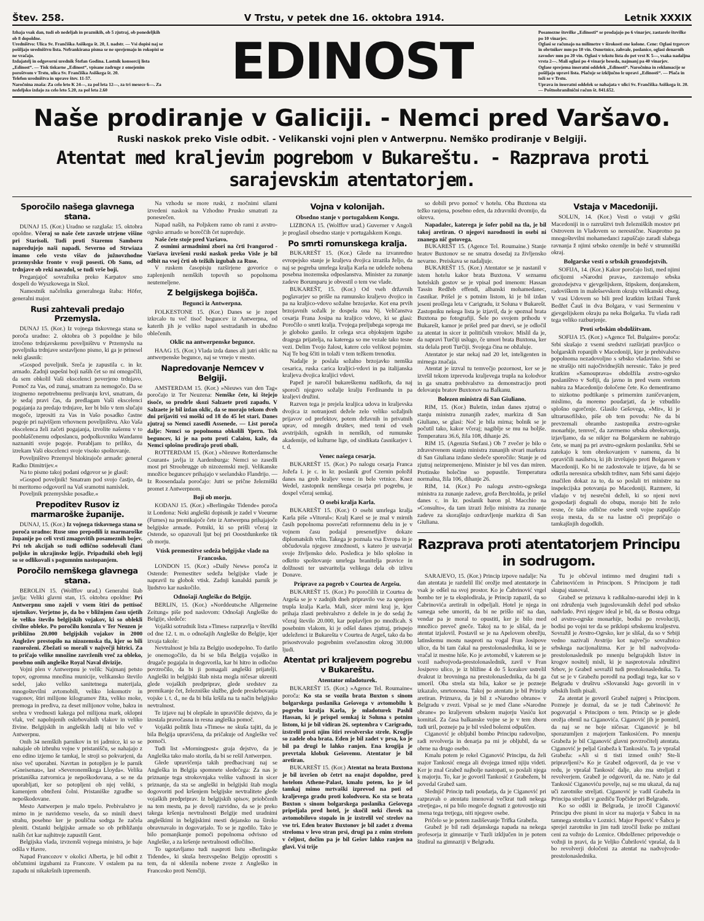Štev. 258. V Trstu, v petek dne 16. oktobra 1914. Letnik XXXIX
Izhaja vsak dan, tudi ob nedeljah in praznikih, ob 5 zjutraj, ob ponedeljkih ob 8 dopoldne.
Uredništvo: Ulica Sv. Frančiška Asiškega št. 20, I. nadstr. — Vsi dopisi naj se pošiljajo uredništvu lista. Nefrankirana pisma se ne sprejemajo in rokopisi se ne vračajo.
Izdajatelj in odgovorni urednik Štefan Godina. Lastnik konsorcij lista „Edinost“. — Tisk tiskarne „Edinost“, vpisane zadruge z omejenim poroštvom v Trstu, ulica Sv. Frančiška Asiškega št. 20.
Telefon uredništva in uprave štev. 11-57.
Naročnina znaša: Za celo leto K 24—, za pol leta 12—, za tri mesece 6—. Za nedeljsko izdajo za celo leto 5.20, za pol leta 2.60
EDINOST
Posamezne številke „Edinosti“ se prodajajo po 6 vinarjev, zastarele številke po 10 vinarjev.
Oglasi se računajo na milimetre v širokosti ene kolone. Cene: Oglasi trgovcev in obrtnikov mm po 10 vin. Osmrtnice, zahvale, poslanice, oglasi denarnih zavodov mm po 20 vin. Oglasi v tekstu lista do pet vrst K 5—, vsaka nadaljna vrsta 2—. Mali oglasi po 4 vinarje beseda, najmanj pa 40 vinarjev.
Oglase sprejema inseratni oddelek „Edinosti“. Naročnina in reklamacije se pošiljajo upravi lista. Plačuje se izključno le upravi „Edinosti“. — Plača in toži se v Trstu.
Uprava in inseratni oddelek se nahajata v ulici Sv. Frančiška Asiškega št. 20. — Poštnohranilnični račun št. 841.652.
Naše prodiranje v Galiciji. - Nemci pred Varšavo.
Ruski naskok preko Visle odbit. - Velikanski vojni plen v Antwerpnu. Nemško prodiranje v Belgiji.
Atentat med kraljevim pogrebom v Bukareštu. - Razprava proti sarajevskim atentatorjem.
Sporočilo našega glavnega stana.
DUNAJ 15. (Kor.) Uradno se razglaša: 15. oktobra opoldne. Včeraj so naše čete zavzele utrjene višine pri Starisoli. Tudi proti Staremu Samboru napredujejo naši napadi. Severno od Strwiaza imamo celo vrsto višav do južnovzhodne przemyslske fronte v svoji posesti. Ob Sanu, od trdnjave ob reki navzdol, se tudi vrše boji.
Preganjajoč sovražnika preko Karpatov smo dospeli do Wyszkowega in Skol.
Namestnik načelnika generalnega štaba: Höfer, generalni major.
Rusi zahtevali predajo Przemysla.
DUNAJ 15. (Kor.) Iz vojnega tiskovnega stana se poroča uradno: 2. oktobra ob 3 popoldne je bilo izročeno trdnjavskemu poveljništvu v Przemyslu na poveljnika trdnjave sestavljeno pismo, ki ga je prinesel neki glasnik:
»Gospod poveljnik. Sreča je zapustila c. in kr. armado. Zadnji uspešni boji naših čet so mi omogočili, da sem obkolil Vaši ekscelenci poverjeno trdnjavo. Pomoč za Vas, od zunaj, smatram za nemogočo. Da se izognemo nepotrebnemu prelivanju krvi, smatram, da je sedaj pravi čas, da predlagam Vaši ekscelenci pogajanja za predajo trdnjave, ker bi bilo v tem slučaju mogoče, izprositi za Vas in Vašo posadko častne pogoje pri najvišjem vrhovnem poveljništvu. Ako Vaša ekscelenca želi začeti pogajanja, izvolite našemu v to pooblaščenemu odposlancu, podpolkovniku Wandamu naznaniti svoje pogoje. Porabljam to priliko, da izrekam Vaši ekscelenci svoje visoko spoštovanje.
Poveljništvo Przemysl blokirajoče armade: general Radko Dimitrijev.«
Na to pismo takoj podani odgovor se je glasil:
»Gospod poveljnik! Smatram pod svojo častjo, da bi meritorno odgovoril na Vaš sramotni namislek.
Poveljnik przemyslske posadke.«
Prepoditev Rusov iz marmaroške županije.
DUNAJ, 15. (Kor.) Iz vojnega tiskovnega stana se poroča uradno: Ruse smo prepodili iz marmaroške županije po celi vrsti zmagovitih posameznih bojev. Pri teh akcijah so tudi odlično sodelovali člani poljske in ukrajinske legije. Pripadniki obeh legij so se odlikovali s pogumnim nastopanjem.
Poročilo nemškega glavnega stana.
BEROLIN 15. (Wolffov urad.) Generalni štab javlja: Veliki glavni stan, 15. oktobra opoldne: Pri Antwerpnu smo zajeli v vsem štiri do pettisoč ujetnikov. Verjetno je, da bo v bližnjem času ujetih še veliko število belgijskih vojakov, ki so oblekli civilne obleke. Po poročilu konzula v Ter Neuzen je približno 20.000 belgijskih vojakov in 2000 Angležev prestopilo na nizozemska tla, kjer so bili razoroženi. Zbežati so morali v največji hitrici. Za to pričajo velike množine zavrženih vreč za obleko, posebno onih angleške Royal Naval divizije.
Vojni plen v Antwerpnu je velik: Najmanj petsto topov, ogromna množina municije, velikansko število sedel, jako veliko sanitetnega materijala, mnogoštevilni avtomobili, veliko lokomotiv in vagonov, štiri milijone kilogramov žita, veliko moke, premoga in prediva, za deset milijonov volne, bakra in srebra v vrednosti kakega pol milijona mark, oklopni vlak, več napolnjenih oskrbovalnih vlakov in veliko živine. Belgijskih in angleških ladij ni bilo več v Antwerpnu.
Onih 34 nemških parnikov in tri jadrnice, ki so se nahajale ob izbruhu vojne v pristanišču, se nahajajo z eno edino izjemo še tamkaj, le stroji so pokvarjeni, da niso več uporabni. Navrtan in potopljen je le parnik »Gneisenau«, last »Severonemškega Lloyda«. Velika pristaniška zatvornica je nepoškodovana, a se ne da uporabljati, ker so potopljeni ob njej veliki, s kamenjem obteženi čolni. Pristaniške zgradbe so nepoškodovane.
Mesto Antwerpen je malo trpelo. Prebivalstvo je mirno in je navidezno veselo, da so minili dnevi strahu, posebno ker je poulična sodrga že začela pleniti. Ostanki belgijske armade so ob približanju naših čet kar najhitreje zapustili Gent.
Belgijska vlada, izvzemši vojnega ministra, je baje odšla v Havre.
Napad Francozov v okolici Alberta, je bil odbit z občutnimi izgubami za Francoze. V ostalem pa na zapadu ni nikakršnih izpremenib.
Na vzhodu se more ruski, z močnimi silami izvedeni naskok na Vzhodno Prusko smatrati za ponesrečen.
Napad naših, na Poljskem ramo ob rami z avstro-ogrsko armado se boreččih čet napreduje.
Naše čete stoje pred Varšavo.
Z osmimi armadnimi zbori na črti Ivangorod - Varšava izvršeni ruski naskok preko Visle je bil odbit na vsej črti ob težkih izgubah za Ruse.
V ruskem časopisju razširjene govorice o zaplenjenih nemških topovih so popolnoma neutemeljene.
Z belgijskega bojišča.
Begunci iz Antwerpna.
FOLKESTONE 15. (Kor.) Danes se je zopet izkrcalo tu več tisoč beguncev iz Antwerpna, od katerih jih je veliko napol sestradanih in ubožno oblečenih.
Oklic na antwerpenske begunce.
HAAG 15. (Kor.) Vlada izda danes ali jutri oklic na antwerpenske begunce, naj se vrnejo v mesto.
Napredovanje Nemcev v Belgiji.
AMSTERDAM 15. (Kor.) »Nieuws van den Tag« poročajo iz Ter Neuzena: Nemške čete, ki štejejo tisoče, so prodrle skozi Salzaete proti zapadu. V Salzaete je bil izdan oklic, da se morajo tekom dveh dni prijaviti vsi moški od 18 do 45 let stari. Danes zjutraj so Nemci zasedli Assenede. — List poroča dalje: Nemci so popolnoma obkolili Ypern. Tok beguncev, ki je na potu proti Calaisu, kaže, da Nemci splošno prodirajo proti obali.
ROTTERDAM 15. (Kor.) »Nieuwe Rotterdamsche Courant« javlja iz Aardenburga: Nemci so zasedli most pri Stroobrugge ob nizozemski meji. Velikanske množice beguncev prihajajo v seelandsko Flandrijo. — Iz Roosendaala poročajo: Jutri se prične železniški promet z Antwerpnom.
Boji ob morju.
KODANJ 15. (Kor.) »Berlingske Tidende« poroča iz Londona: Neki angleški dopisnik je zadel v Voeurne (Furnes) na premikajoče čete iz Antwerpna prihajajoče belgijske armade. Potniki, ki so prišli včeraj iz Ostende, so opazovali ljut boj pri Ooostdunkerke tik ob morju.
Vtisk premestitve sedeža belgijske vlade na Francosko.
LONDON 15. (Kor.) »Daily News« poroča iz Ostende: Premestitev sedeža belgijske vlade je napravil tu globok vtisk. Zadnji kanalski parnik je ljudstvo kar naskočilo.
Odnošaji Angleške do Belgije.
BERLIN, 15. (Kor.) »Norddeutsche Allgemeine Zeitung« piše pod naslovom: Odnošaji Angleške do Belgije, sledeče:
Vojaški sotrudnik lista »Times« razpravlja v številki od dne 12. t. m. o odnošajih Angleške do Belgije, kjer izvaja takole:
Nevtralnost je bila za Belgijo usodepolno. To darilo je onemogočilo, da bi se bila Belgija vojaško in drugače pogajala in dogovorila, kar bi hitro in odločno povzročilo, da bi ji pomagali angleški prijatelji. Angleški in belgijski štab nista mogla ničesar ukreniti glede vojaških predpriprav, glede sredstev za premikanje čet, železniške službe, glede preskrbovanja vojske i. t. d., ne da bi bila kršila na ta način belgijsko nevtralnost.
Te izjave naj bi olepšale in upravičile dejstvo, da je izostala pravočasna in resna angleška pomoč.
Vojaški politik lista »Times« ne skuša tajiti, da je bila Belgija upravičena, da pričakuje od Angleške več pomoči.
Tudi list »Morningpost« graja dejstvo, da je Angleška tako malo storila, da bi se rešil Antwerpen.
Glede upravičenja takih predbacivanj naj se Angleška in Belgija spomnete sledečega: Za nas je priznanje tega strokovnjaka velike važnosti in sicer priznanje, da sta se angleški in belgijski štab mogla dogovoriti pod kršenjem belgijske nevtralitete glede vojaških predpriprav. Iz belgijskih spisov, priobčenih na tem mestu, pa je dovolj razvidno, da se je preko takega kršenja nevtralnosti Belgije med uradnimi angleškimi in belgijskimi mesti dejansko na široko obravnavalo in dogovarjalo. To se je zgodilo. Tako je bilo pomanjkanje pomoči popolnoma odvisno od Angleške, a za kršenje nevtralnosti odločilno.
To ugotavljamo tudi nasproti listu »Berlingske Tidende«, ki skuša brezvspešno Belgijo oprostiti s tem, da ni sklenila nobene zveze z Angleško in Francosko proti Nemčiji.
Vojna v kolonijah.
Obsedno stanje v portugalskem Kongu.
LIZBONA 15. (Wolffov urad.) Guverner v Angoli je proglasil obsedno stanje v portugalskem Kongu.
Po smrti romunskega kralja.
BUKAREŠT 15. (Kor.) Glede na izvanredno evropejsko stanje je kraljeva dvojica izrazila željo, da naj se pogreba umrlega kralja Karla ne udeleže nobena posebna inozemska odposlanstva. Minister za zunanje zadeve Borumparu je obvestil o tem vse vlade.
BUKAREŠT, 15. (Kor.) Od vseh državnih poglavarjev so prišle na rumunsko kraljevo dvojico in pa na kraljico-vdovo sožalne brzojavke. Kot ena prvih brzojavnih sožalk je dospela ona Nj. Veličanstva cesarja Frana Josipa na kraljico vdovo, ki se glasi: Poročilo o smrti kralja. Tvojega preljubega soproga me je globoko ganilo. Iz celega srca objokujem izgubo dragega prijatelja, na katerega so me vezale tako tesne vezi. Delim Tvojo žalost, katere celo velikost pojmim. Naj Te bog ščiti in tolaži v tem težkem trenotku.
Nadalje je poslala sožalno brzojavko nemška cesarica, ruska carica kraljici-vdovi in pa italijanska kraljeva dvojica kraljici vdovi.
Papež je naročil bukareškemu nadškofu, da naj sporoči njegovo sožalje kralju Ferdinandu in pa kraljevi družini.
Razven tega je prejela kraljica udova in kraljevska dvojica iz notranjosti dežele zelo veliko sožaljnih prijavov od prefektov, potem državnih in privatnih uprav, od mnogih društev, med temi od vseh avstrijskih, ogrskih in nemških, od rumunske akademije, od kulturne lige, od sindikata časnikarjev i. t. d.
Venec našega cesarja.
BUKAREŠT 15. (Kor.) Po nalogu cesarja Franca Jožefa I. je c. in kr. poslanik grof Czernin položil danes na grob kraljev venec in bele vrtnice. Knez Wedel, zastopnik nemškega cesarja pri pogrebu, je dospel včeraj semkaj.
O osebi kralja Karla.
BUKAREŠT 15. (Kor.) O osebi umrlega kralja Karla piše »Vitorul«: Kralj Karel se je znal v mirnih časih popolnoma posvečati reformnemu delu in je v vojnem času podajal presenetljive dokaze diplomatskih vrlin. Takega je poznala vsa Evropa in je občudovala njegove zmožnosti, s katero je ustvarjal svoje življensko delo. Posledica je bilo splošno in odkrito spoštovanje umrlega branitelja pravice in dolžnosti ter ustvaritelja velikega dela ob izlivu Donave.
Priprave za pogreb v Courtea de Argešu.
BUKAREŠT 15. (Kor.) Po poročilih iz Courtea de Argeša se je v zadnjih dneh pripravilo vse za sprejem trupla kralja Karla. Mali, sicer mirni kraj je, kjer prihaja zlasti prebivalstvo z dežele in je do sedaj že včeraj število 20.000, kar poplavljen po množicah. S posebnim vlakom, ki je odšel danes zjutraj, prispejo udeleženci iz Bukarešta v Courtea de Argeš, tako da bo prisostvovalo pogrebnim svečanostim okrog 30.000 ljudi.
Atentat pri kraljevem pogrebu v Bukareštu.
Atentator mladoturek.
BUKAREŠT 15. (Kor.) »Agence Tel. Roumaine« poroča: Ko sta se vozila brata Buxton s sinom bolgarskega poslanika Gešovega v avtomobilu k pogrebu kralja Karla, je mladoturek Pashil Hassan, ki je prispel semkaj iz Soluna s potnim listom, ki je bil vidiran 26. septembra v Carigradu, izstrelil proti njim štiri revolverske strele. Krogljo so zadele oba brata. Eden je bil zadet v prsa, ko je bil pa drugi le lahko ranjen. Ena krogija je prevrtala klobuk Gešovemu. Atentator je bil aretiran.
BUKAREŠT 15. (Kor.) Atentat na brata Buxtona je bil izvršen ob četrt na enajst dopoldne, pred hotelom Athene-Palast, kmalu potem, ko je šel tamkaj mimo mrtvaški izprevod na poti od kraljevega gradu proti kolodvoru. Ko sta se brata Buxton s sinom bolgarskega poslanika Gešovega pripeljala pred hotel, je skočil neki človek na avtomobilovo stopalo in je izstrelil več strelov na vse tri. Eden bratov Buxtonov je bil zadet z dvema streloma v levo stran prsi, drugi pa z enim strelom v čeljust, dočim pa je bil Gešov lahko ranjen na glavi. Vsi trije
so dobili prvo pomoč v hotelu. Oba Buxtona sta težko ranjena, posebno eden, da zdravniki dvomijo, da okreva.
Napadalec, katerega je šofer pobil na tla, je bil takoj aretiran. O njegovi narodnosti in osebi ni znanega nič gotovega.
BUKAREŠT 15. (Agence Tel. Roumaine.) Stanje bratov Buxtonov se ne smatra dosedaj za življensko nevarno. Preiskava se nadaljuje.
BUKAREŠT 15. (Kor.) Atentator se je nastanil v istem hotelu kakor brata Buxtona. V seznamu hotelskih gostov se je vpisal pod imenom: Hassan Tassin Redžeb effendi, albanski mohamedanec, časnikar. Prišel je s potnim listom, ki je bil izdan jeseni prošlega leta v Carigradu, iz Soluna v Bukarešt. Zastopniku nekega lista je izjavil, da je spoznal brata Buxtona po fotografiji. Šele po svojem prihodu v Bukarešt, kamor je prišel pred par dnevi, se je odločil za atentat in sicer iz političnih vzrokov. Mislil da je, da napravi Turčiji uslugo, če umori brata Buxtona, ker sta delala proti Turčiji. Svojega čina ne obžaluje.
Atentator je star nekaj nad 20 let, inteligenten in mirnega značaja.
Atentat je izzval tu temvečjo pozornost, ker se je izvršil tekom izprevoda kraljevega trupla na kolodvor in ga smatra prebivalstvo za demonstracijo proti delovanju bratov Buxtonov na Balkanu.
Bolezen ministra di San Giuliano.
RIM, 15. (Kor.) Buletin, izdan danes zjutraj o stanju ministra zunanjih zadev, markiza di San Giuliano, se glasi: Noč je bila mirna; bolnik se je počutil tako, kakor včeraj; nagiblje se mu na boljše. Temperatura 36.6, žila 108, dihanje 26.
RIM 15. (Agenzia Stefani.) Ob 7 zvečer je bilo o zdravstvenem stanju ministra zunanjih stvari markeza di San Giuliana izdano sledeče sporočilo: Stanje je od zjutraj neizpremenjeno. Minister je bil ves dan miren. Protinske bolečine so popustile. Temperatura normalna, žila 106, dihanje 26.
RIM, 14. (Kor.) Po nalogu avstro-ogrskega ministra za zunanje zadeve, grofa Berchtolda, je prišel danes c. in kr. poslanik baron pl. Macchio na »Consulto«, da tam izrazi željo ministra za zunanje zadeve za skorajšnjo ozdravljenje markiza di San Giuliana.
Vstaja v Macedoniji.
SOLUN, 14. (Kor.) Vesti o vstaji v grški Macedoniji in o razrušitvi treh železniških mostov pri Ostrovem in Vladovem so neresnične. Nasprotno pa mnogoštevilni mohamedanci zapuščajo zaradi slabega ravnanja ž njimi srbsko ozemlje in bežé v strumniški okraj.
Bolgarske vesti o srbskih grozodejstvih.
SOFIJA, 14. (Kor.) Kakor poročajo listi, med njimi oficijozni »Narodni prava«, zavzemajo srbska grozodejstva v gjevgelijskem, štipskem, donjanskem, radoviškem in malešsevskem okraju velikanski obseg. V vasi Udovem so bili pred kratkim križani Turek Bedžet Čauš in dva Bolgara, v vasi Sermeninu v gjevgelijskem okraju pa neka Bolgarka. Tu vlada radi tega veliko razburjenje.
Proti srbskim obdolžitvam.
SOFIJA 15. (Kor.) »Agence Tel. Bulgaire« poroča: Srbi skušajo z vsemi sredstvi razširjati pravljico o bolgarskih ropanjih v Macedoniji, kjer je prebivalstvo popolnoma nezadovoljno s srbsko vladavino. Srbi se ne strašijo niti najočividnejših neresnic. Tako je pred kratkim »Samouprava« obdolžila avstro-ogrsko poslaništvo v Sofiji, da javno in pred vsem svetom nabira za Macedonijo določene čete. Ko dementiramo to nizkotno podtikanje s primernim zaničevanjem, mislimo, da moremo poudarjati, da je vzbudilo splošno ogorčenje. Glasilo Gešovega, »Mir«, ki je ultrarusofilsko, piše ob tem povodu: Ne da bi prevzemali obrambo zastopnika avstro-ogrske monarhije, temveč, da zavrnemo srbska obrekovanja, izjavljamo, da se nikjer na Bolgarskem ne nabirajo čete, se manj pa pri avstro-ogrskem poslaniku. Srbi se zatekajo k tem obrekovanjem v namenu, da bi opravičili nasilstva, ki jih izvršujejo proti Bolgarom v Macedoniji. Ko bi ne zadostovale te izjave, da bi se odkrila neresnica srbskih trditev, nam Srbi sami dajejo značilen dokaz za to, da so poslali tri ministre na inspekcijska potovanja po Macedoniji. Razmere, ki vladajo v tej nesrečni deželi, ki so njeni novi gospodarji dognali do obupa, morajo biti že zelo resne, če tako odlične osebe sredi vojne zapuščajo svoja mesta, da se na lastne oči prepričajo o tamkajšnjih dogodkih.
Razprava proti atentatorjem Principu in sodrugom.
SARAJEVO, 15. (Kor.) Princip izpove nadalje: Na dan atentata je razdelil Ilić orožje med atentatorje in vsak je odšel na svoj prostor. Ko je Čabrinović vrgel bombo ter je ta eksplodirala, je Princip zapazil, da so Čabrinovića aretirali in odpeljali. Hotel je njega in samega sebe umoriti, da bi ne prišlo nič na dan, vendar pa je moral to opustiti, ker je bilo med množico preveč gneče. Takoj na to je slišal, da je atentat izjalovil. Postavil se je na Apelovem obrežju, latinskemu mostu nasproti na vogal Fran Josipove ulice, da bi tam čakal na prestolonaslednika, ki se je vračal iz mestne hiše. Ko je avtomobil, v katerem se je vozil nadvojvoda-prestolonaslednik, zavil v Fran Josipovo ulico, je iz bližine 4 do 5 korakov ustrelil dvakrat iz brovninga na prestolonaslednika, da bi ga umoril. Oba strela sta bila, kakor se je pozneje izkazalo, smrtonosna. Takoj po atentatu je bil Princip aretiran. Priznava, da je bil z »Narodno obrano« v Belgradu v zvezi. Vpisal se je med člane »Narodne obrane« po kraljevem srbskem majorju Vasiću kot komitaš. Za časa balkanske vojne se je v tem zboru tudi uril, pozneje pa je bil vsled bolezni odpuščen.
Ciganović je obljubil bombo Principu radovoljno, radi revolverja in denarja pa mi je obljubil, da se obrne na drugo osebo.
Kmalu potem je rekel Ciganović Principu, da želi major Tankosić enega ali dvojega izmed njiju videti. Ker je znal Grabež najbolje nastopati, so poslali njega k majorju. To, kar je govoril Tankosić z Grabežem, bi povedal Grabež sam.
Slednjič Princip tudi poudarja, da je Ciganović pri razpravah o atentatu imenoval večkrat tudi nekega »tretjega«, ni pa bilo mogoče dognati z gotovostjo niti imena tega tretjega, niti njegove osebe.
Pričelo se je potem zasliševanje Trifka Grabeža.
Grabež je bil radi dejanskega napada na nekega profesorja iz gimnazije v Tuzli izključen in je potem študiral na gimnaziji v Belgradu.
Tu je občeval intimno med drugimi tudi s Čabrinovićem in Principom. S Principom je tudi skupaj stanoval.
Grabež se priznava k radikalno-narodni ideji in k oni združenja vseh jugoslovanskih dežel pod srbsko nadvlado. Prvi njegov ideal je bil, da se Bosna odtrga od avstro-ogrske monarhije, bodisi po revoluciji, bodisi po vojni ter da se priklopi srbskemu kraljestvu. Sovražil je Avstro-Ogrsko, ker je slišal, da so v Srbiji vedno nazivali Avstrijo kot največjo sovražnico srbskega nacijonalizma. Ker je bil nadvojvoda-prestolonaslednik po mnenju belgrajskih listov in krogov nositelj misli, ki je nasprotovala združitvi Srbov, je Grabež sovražil tudi prestolonaslednika. Ta čut se je v Grabežu porodil na podlagi tega, kar so v Belgradu v društvu »Slovanski Jug« govorili in v srbskih listih pisali.
Za atentat je govoril Grabež najprej s Principom. Pozneje je doznal, da se je tudi Čabrinović že pogovarjal s Principom o tem. Princip se je glede orožja obrnil na Ciganovića. Ciganović jih je pomiril, da naj se ne boje ničesar. Ciganović je bil sporazumljen z majorjem Tankosićem. Po mnenju Grabeža je bil Ciganović glavni povzročitelj atentata. Ciganović je peljal Grabeža k Tankosiću. Ta je vprašal Grabeža: »Ali si ti tisti izmed onih? Ste-li pripravljeni?« Ko je Grabež odgovoril, da je vse v redu, je vprašal Tankosić dalje, ako zna streljati z revolverjem. Grabež je odgovoril, da ne. Nato je dal Tankosić Ciganoviću povelje, naj se mu ukazal, da naj uči zarotnike streljati. Ciganović je vadil Grabeža in Principa streljati v gozdiču Topčider pri Belgradu.
Ko so odšli iz Belgrada, je izročil Ciganović Principu dve pismi in sicer na majorja v Šabcu in na tamnega stotnika v Loznici. Major Popović v Šabcu je sprejel zarotnike in jim tudi izročil listke po znižani ceni za vožnjo do Loznice. Obdolženec pripoveduje o vožnji in pravi, da je Veljko Čubrilović vprašal, da li bo revolverji določeni za atentat na nadvojvodo-prestolonaslednika.